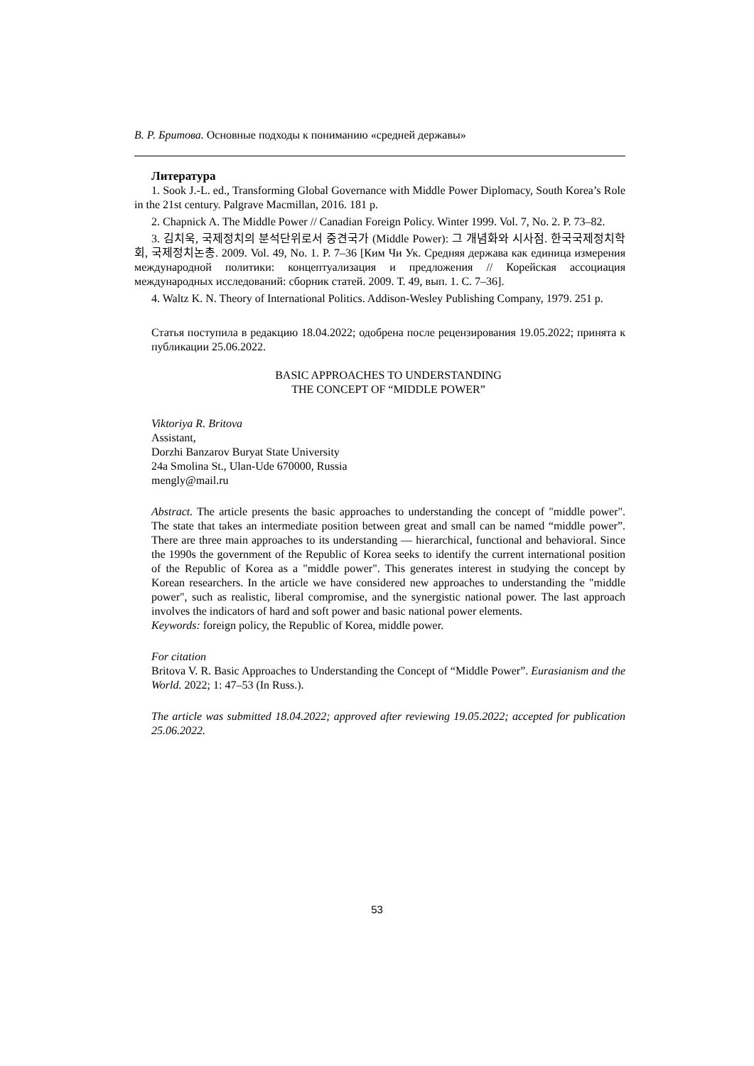В. Р. Бритова. Основные подходы к пониманию «средней державы»
Литература
1. Sook J.-L. ed., Transforming Global Governance with Middle Power Diplomacy, South Korea’s Role in the 21st century. Palgrave Macmillan, 2016. 181 p.
2. Chapnick A. The Middle Power // Canadian Foreign Policy. Winter 1999. Vol. 7, No. 2. P. 73–82.
3. 김치욱, 국제정치의 분석단위로서 중견국가 (Middle Power): 그 개념화와 시사점. 한국국제정치학회, 국제정치논총. 2009. Vol. 49, No. 1. P. 7–36 [Ким Чи Ук. Средняя держава как единица измерения международной политики: концептуализация и предложения // Корейская ассоциация международных исследований: сборник статей. 2009. Т. 49, вып. 1. С. 7–36].
4. Waltz K. N. Theory of International Politics. Addison-Wesley Publishing Company, 1979. 251 p.
Статья поступила в редакцию 18.04.2022; одобрена после рецензирования 19.05.2022; принята к публикации 25.06.2022.
BASIC APPROACHES TO UNDERSTANDING
THE CONCEPT OF “MIDDLE POWER”
Viktoriya R. Britova
Assistant,
Dorzhi Banzarov Buryat State University
24a Smolina St., Ulan-Ude 670000, Russia
mengly@mail.ru
Abstract. The article presents the basic approaches to understanding the concept of "middle power". The state that takes an intermediate position between great and small can be named “middle power”. There are three main approaches to its understanding — hierarchical, functional and behavioral. Since the 1990s the government of the Republic of Korea seeks to identify the current international position of the Republic of Korea as a "middle power". This generates interest in studying the concept by Korean researchers. In the article we have considered new approaches to understanding the "middle power", such as realistic, liberal compromise, and the synergistic national power. The last approach involves the indicators of hard and soft power and basic national power elements.
Keywords: foreign policy, the Republic of Korea, middle power.
For citation
Britova V. R. Basic Approaches to Understanding the Concept of “Middle Power”. Eurasianism and the World. 2022; 1: 47–53 (In Russ.).
The article was submitted 18.04.2022; approved after reviewing 19.05.2022; accepted for publication 25.06.2022.
53